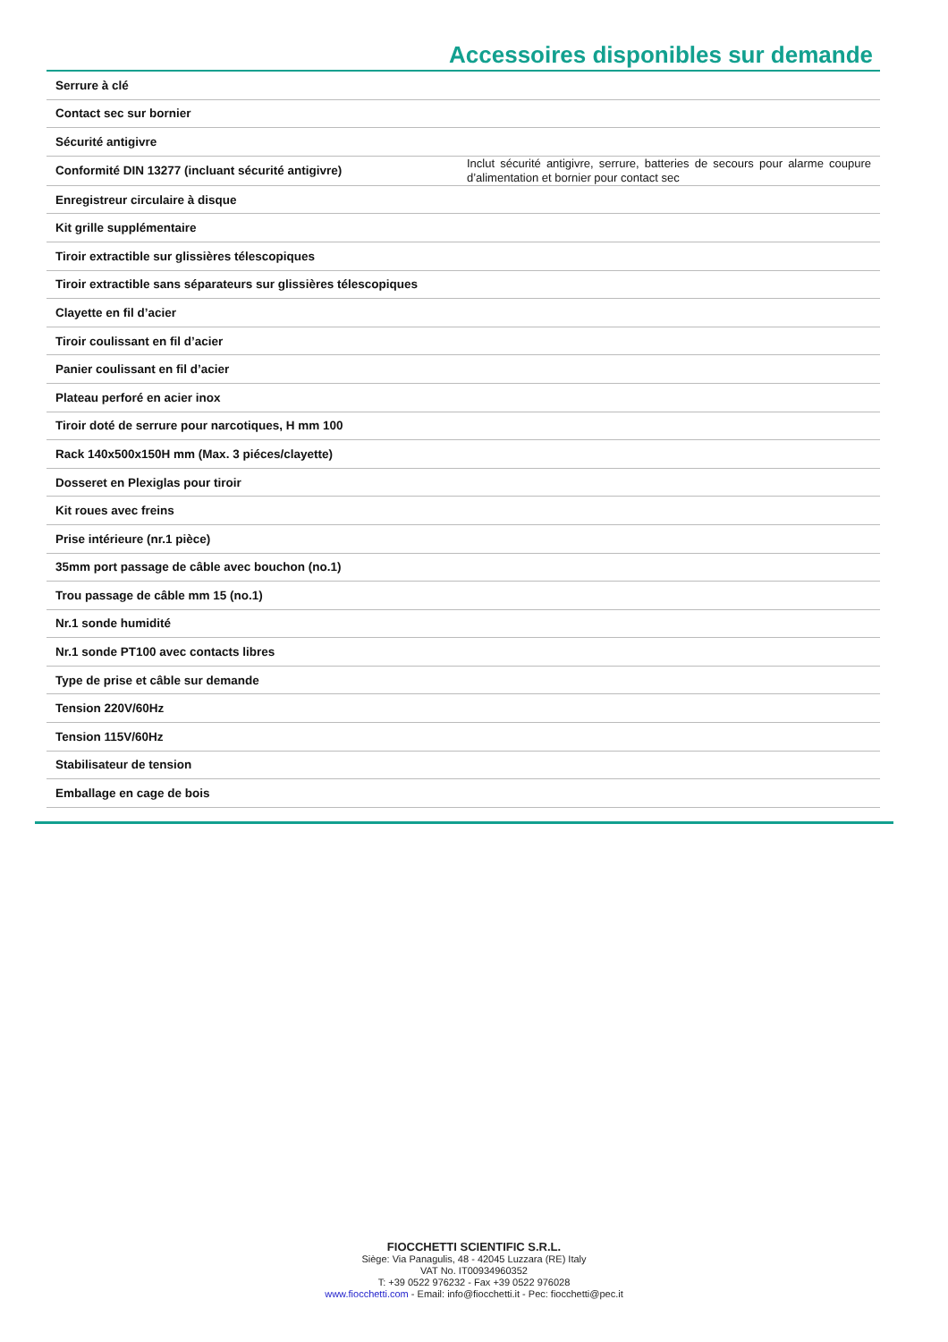Accessoires disponibles sur demande
| Serrure à clé | |
| Contact sec sur bornier | |
| Sécurité antigivre | |
| Conformité DIN 13277 (incluant sécurité antigivre) | Inclut sécurité antigivre, serrure, batteries de secours pour alarme coupure d’alimentation et bornier pour contact sec |
| Enregistreur circulaire à disque | |
| Kit grille supplémentaire | |
| Tiroir extractible sur glissières télescopiques | |
| Tiroir extractible sans séparateurs sur glissières télescopiques | |
| Clayette en fil d’acier | |
| Tiroir coulissant en fil d’acier | |
| Panier coulissant en fil d’acier | |
| Plateau perforé en acier inox | |
| Tiroir doté de serrure pour narcotiques, H mm 100 | |
| Rack 140x500x150H mm (Max. 3 piéces/clayette) | |
| Dosseret en Plexiglas pour tiroir | |
| Kit roues avec freins | |
| Prise intérieure (nr.1 pièce) | |
| 35mm port passage de câble avec bouchon (no.1) | |
| Trou passage de câble mm 15 (no.1) | |
| Nr.1 sonde humidité | |
| Nr.1 sonde PT100 avec contacts libres | |
| Type de prise et câble sur demande | |
| Tension 220V/60Hz | |
| Tension 115V/60Hz | |
| Stabilisateur de tension | |
| Emballage en cage de bois | |
FIOCCHETTI SCIENTIFIC S.R.L.
Siège: Via Panagulis, 48 - 42045 Luzzara (RE) Italy
VAT No. IT00934960352
T: +39 0522 976232 - Fax +39 0522 976028
www.fiocchetti.com - Email: info@fiocchetti.it - Pec: fiocchetti@pec.it